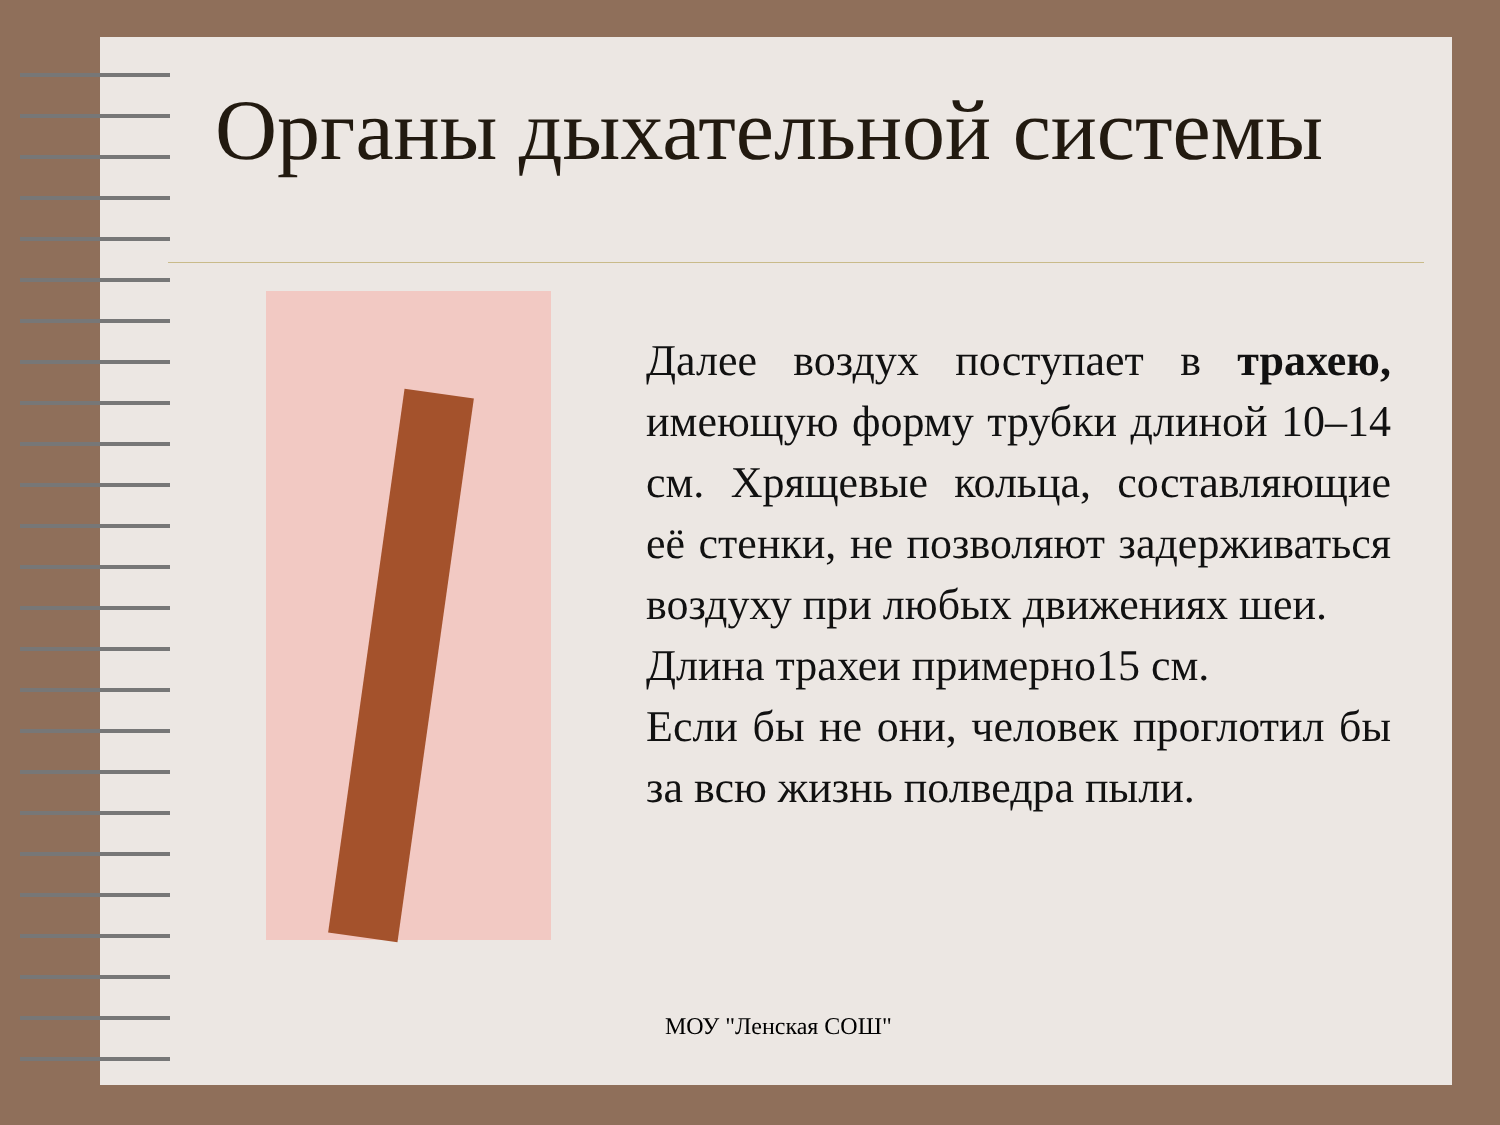Органы дыхательной системы
Далее воздух поступает в трахею, имеющую форму трубки длиной 10–14 см. Хрящевые кольца, составляющие её стенки, не позволяют задерживаться воздуху при любых движениях шеи.
Длина трахеи примерно15 см.
Если бы не они, человек проглотил бы за всю жизнь полведра пыли.
МОУ "Ленская СОШ"